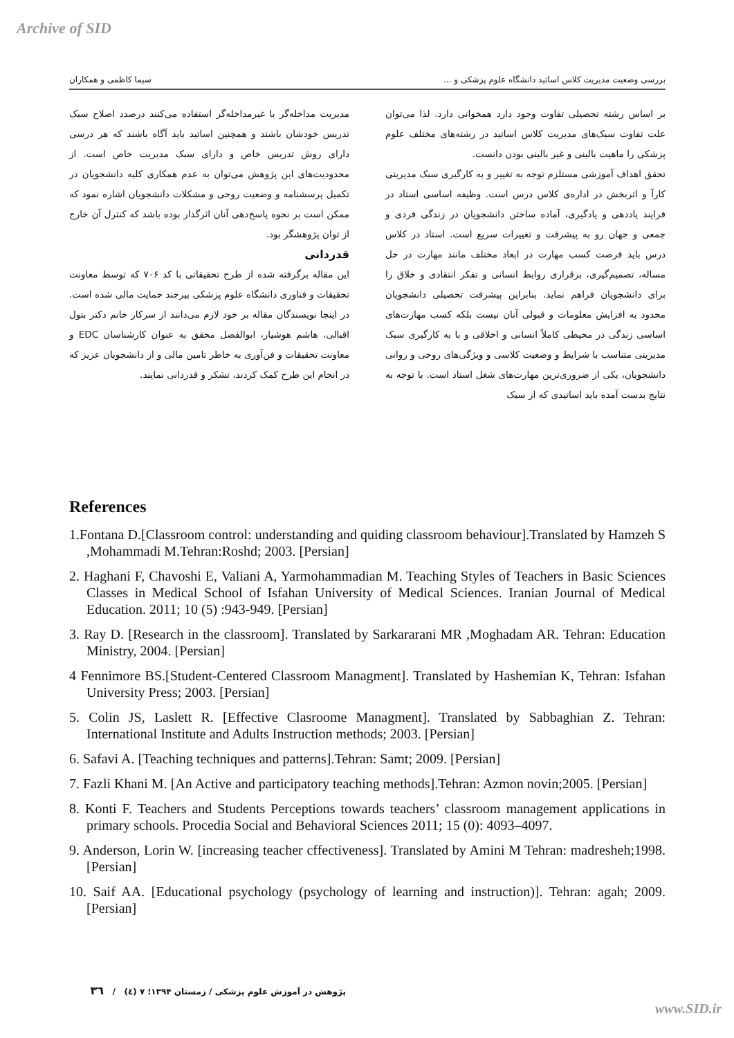Archive of SID
بررسی وضعیت مدیریت کلاس اساتید دانشگاه علوم پزشکی و ... سیما کاظمی و همکاران
بر اساس رشته تحصیلی تفاوت وجود دارد همخوانی دارد. لذا می‌توان علت تفاوت سبک‌های مدیریت کلاس اساتید در رشته‌های مختلف علوم پزشکی را ماهیت بالینی و غیر بالینی بودن دانست.
تحقق اهداف آموزشی مستلزم توجه به تغییر و به کارگیری سبک مدیریتی کارآ و اثربخش در اداره‌ی کلاس درس است. وظیفه اساسی استاد در فرایند یاددهی و یادگیری، آماده ساختن دانشجویان در زندگی فردی و جمعی و جهان رو به پیشرفت و تغییرات سریع است. استاد در کلاس درس باید فرصت کسب مهارت در ابعاد مختلف مانند مهارت در حل مساله، تصمیم‌گیری، برقراری روابط انسانی و تفکر انتقادی و خلاق را برای دانشجویان فراهم نماید. بنابراین پیشرفت تحصیلی دانشجویان محدود به افزایش معلومات و قبولی آنان نیست بلکه کسب مهارت‌های اساسی زندگی در محیطی کاملاً انسانی و اخلاقی و با به کارگیری سبک مدیریتی متناسب با شرایط و وضعیت کلاسی و ویژگی‌های روحی و روانی دانشجویان، یکی از ضروری‌ترین مهارت‌های شغل استاد است. با توجه به نتایج بدست آمده باید اساتیدی که از سبک
مدیریت مداخله‌گر یا غیرمداخله‌گر استفاده می‌کنند درصدد اصلاح سبک تدریس خودشان باشند و همچنین اساتید باید آگاه باشند که هر درسی دارای روش تدریس خاص و دارای سبک مدیریت خاص است. از محدودیت‌های این پژوهش می‌توان به عدم همکاری کلیه دانشجویان در تکمیل پرسشنامه و وضعیت روحی و مشکلات دانشجویان اشاره نمود که ممکن است بر نحوه پاسخ‌دهی آنان اثرگذار بوده باشد که کنترل آن خارج از توان پژوهشگر بود.
قدردانی
این مقاله برگرفته شده از طرح تحقیقاتی با کد ۷۰۶ که توسط معاونت تحقیقات و فناوری دانشگاه علوم پزشکی بیرجند حمایت مالی شده است. در اینجا نویسندگان مقاله بر خود لازم می‌دانند از سرکار خانم دکتر بتول اقبالی، هاشم هوشیار، ابوالفضل محقق به عنوان کارشناسان EDC و معاونت تحقیقات و فن‌آوری به خاطر تامین مالی و از دانشجویان عزیز که در انجام این طرح کمک کردند، تشکر و قدردانی نمایند.
References
1.Fontana D.[Classroom control: understanding and quiding classroom behaviour].Translated by Hamzeh S ,Mohammadi M.Tehran:Roshd; 2003. [Persian]
2. Haghani F, Chavoshi E, Valiani A, Yarmohammadian M. Teaching Styles of Teachers in Basic Sciences Classes in Medical School of Isfahan University of Medical Sciences. Iranian Journal of Medical Education. 2011; 10 (5) :943-949. [Persian]
3. Ray D. [Research in the classroom]. Translated by Sarkararani MR ,Moghadam AR. Tehran: Education Ministry, 2004. [Persian]
4 Fennimore BS.[Student-Centered Classroom Managment]. Translated by Hashemian K, Tehran: Isfahan University Press; 2003. [Persian]
5. Colin JS, Laslett R. [Effective Clasroome Managment]. Translated by Sabbaghian Z. Tehran: International Institute and Adults Instruction methods; 2003. [Persian]
6. Safavi A. [Teaching techniques and patterns].Tehran: Samt; 2009. [Persian]
7. Fazli Khani M. [An Active and participatory teaching methods].Tehran: Azmon novin;2005. [Persian]
8. Konti F. Teachers and Students Perceptions towards teachers’ classroom management applications in primary schools. Procedia Social and Behavioral Sciences 2011; 15 (0): 4093–4097.
9. Anderson, Lorin W. [increasing teacher cffectiveness]. Translated by Amini M Tehran: madresheh;1998. [Persian]
10. Saif AA. [Educational psychology (psychology of learning and instruction)]. Tehran: agah; 2009. [Persian]
پژوهش در آموزش علوم پزشکی / زمستان ۱۳۹۴؛ ۷ (٤) / ۳٦
www.SID.ir